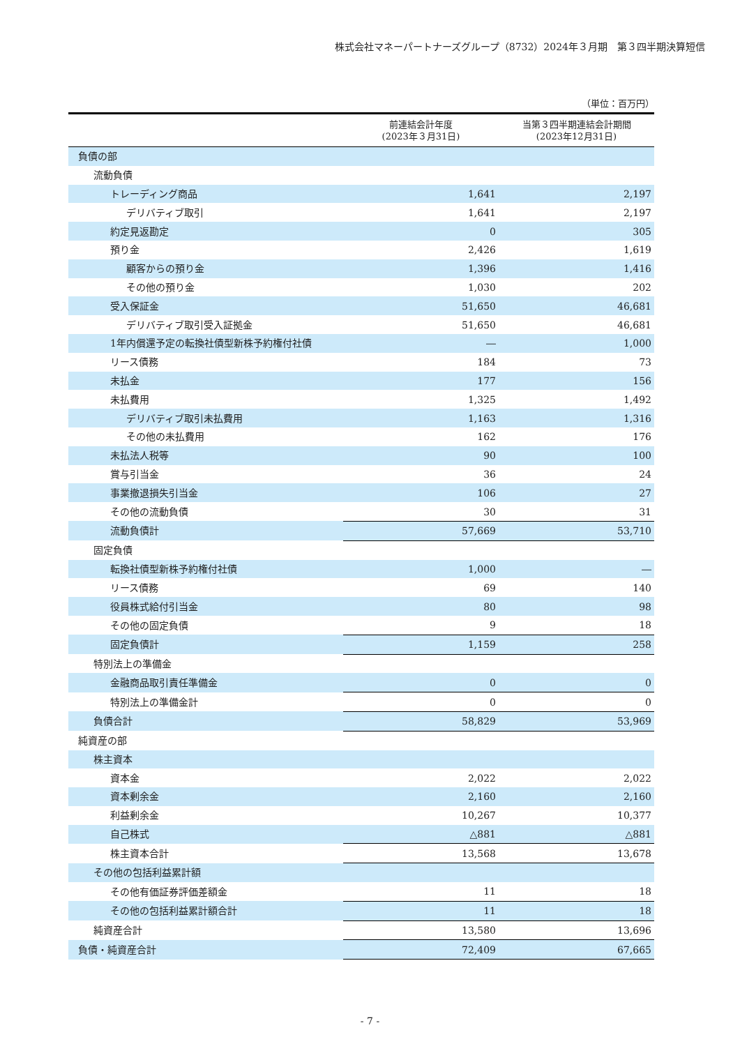株式会社マネーパートナーズグループ（8732）2024年３月期　第３四半期決算短信
（単位：百万円）
| | 前連結会計年度 (2023年３月31日) | 当第３四半期連結会計期間 (2023年12月31日) |
| --- | --- | --- |
| 負債の部 | | |
| 流動負債 | | |
| トレーディング商品 | 1,641 | 2,197 |
| デリバティブ取引 | 1,641 | 2,197 |
| 約定見返勘定 | 0 | 305 |
| 預り金 | 2,426 | 1,619 |
| 顧客からの預り金 | 1,396 | 1,416 |
| その他の預り金 | 1,030 | 202 |
| 受入保証金 | 51,650 | 46,681 |
| デリバティブ取引受入証拠金 | 51,650 | 46,681 |
| 1年内償還予定の転換社債型新株予約権付社債 | ― | 1,000 |
| リース債務 | 184 | 73 |
| 未払金 | 177 | 156 |
| 未払費用 | 1,325 | 1,492 |
| デリバティブ取引未払費用 | 1,163 | 1,316 |
| その他の未払費用 | 162 | 176 |
| 未払法人税等 | 90 | 100 |
| 賞与引当金 | 36 | 24 |
| 事業撤退損失引当金 | 106 | 27 |
| その他の流動負債 | 30 | 31 |
| 流動負債計 | 57,669 | 53,710 |
| 固定負債 | | |
| 転換社債型新株予約権付社債 | 1,000 | ― |
| リース債務 | 69 | 140 |
| 役員株式給付引当金 | 80 | 98 |
| その他の固定負債 | 9 | 18 |
| 固定負債計 | 1,159 | 258 |
| 特別法上の準備金 | | |
| 金融商品取引責任準備金 | 0 | 0 |
| 特別法上の準備金計 | 0 | 0 |
| 負債合計 | 58,829 | 53,969 |
| 純資産の部 | | |
| 株主資本 | | |
| 資本金 | 2,022 | 2,022 |
| 資本剰余金 | 2,160 | 2,160 |
| 利益剰余金 | 10,267 | 10,377 |
| 自己株式 | △881 | △881 |
| 株主資本合計 | 13,568 | 13,678 |
| その他の包括利益累計額 | | |
| その他有価証券評価差額金 | 11 | 18 |
| その他の包括利益累計額合計 | 11 | 18 |
| 純資産合計 | 13,580 | 13,696 |
| 負債・純資産合計 | 72,409 | 67,665 |
- 7 -